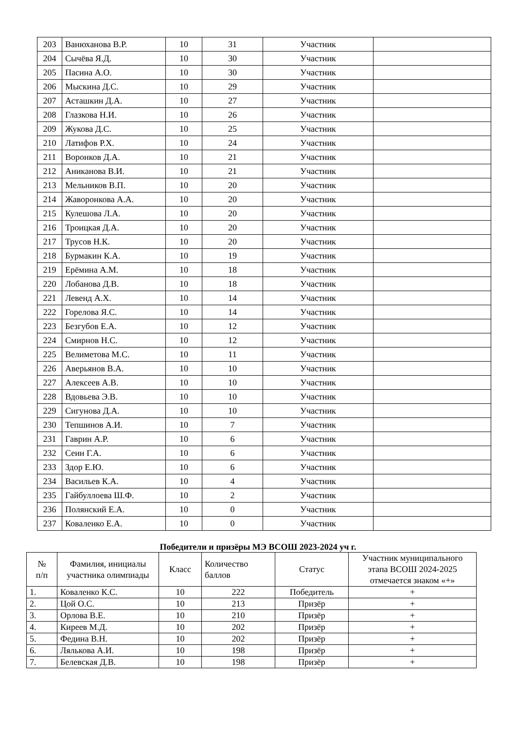| 203 | Ванюханова В.Р. | 10 | 31 | Участник | |
| 204 | Сычёва Я.Д. | 10 | 30 | Участник | |
| 205 | Пасина А.О. | 10 | 30 | Участник | |
| 206 | Мыскина Д.С. | 10 | 29 | Участник | |
| 207 | Асташкин Д.А. | 10 | 27 | Участник | |
| 208 | Глазкова Н.И. | 10 | 26 | Участник | |
| 209 | Жукова Д.С. | 10 | 25 | Участник | |
| 210 | Латифов Р.Х. | 10 | 24 | Участник | |
| 211 | Воронков Д.А. | 10 | 21 | Участник | |
| 212 | Аниканова В.И. | 10 | 21 | Участник | |
| 213 | Мельников В.П. | 10 | 20 | Участник | |
| 214 | Жаворонкова А.А. | 10 | 20 | Участник | |
| 215 | Кулешова Л.А. | 10 | 20 | Участник | |
| 216 | Троицкая Д.А. | 10 | 20 | Участник | |
| 217 | Трусов Н.К. | 10 | 20 | Участник | |
| 218 | Бурмакин К.А. | 10 | 19 | Участник | |
| 219 | Ерёмина А.М. | 10 | 18 | Участник | |
| 220 | Лобанова Д.В. | 10 | 18 | Участник | |
| 221 | Левенд А.Х. | 10 | 14 | Участник | |
| 222 | Горелова Я.С. | 10 | 14 | Участник | |
| 223 | Безгубов Е.А. | 10 | 12 | Участник | |
| 224 | Смирнов Н.С. | 10 | 12 | Участник | |
| 225 | Велиметова М.С. | 10 | 11 | Участник | |
| 226 | Аверьянов В.А. | 10 | 10 | Участник | |
| 227 | Алексеев А.В. | 10 | 10 | Участник | |
| 228 | Вдовьева Э.В. | 10 | 10 | Участник | |
| 229 | Сигунова Д.А. | 10 | 10 | Участник | |
| 230 | Тепшинов А.И. | 10 | 7 | Участник | |
| 231 | Гаврин А.Р. | 10 | 6 | Участник | |
| 232 | Сеин Г.А. | 10 | 6 | Участник | |
| 233 | Здор Е.Ю. | 10 | 6 | Участник | |
| 234 | Васильев К.А. | 10 | 4 | Участник | |
| 235 | Гайбуллоева Ш.Ф. | 10 | 2 | Участник | |
| 236 | Полянский Е.А. | 10 | 0 | Участник | |
| 237 | Коваленко Е.А. | 10 | 0 | Участник | |
Победители и призёры МЭ ВСОШ 2023-2024 уч г.
| № п/п | Фамилия, инициалы участника олимпиады | Класс | Количество баллов | Статус | Участник муниципального этапа ВСОШ 2024-2025 отмечается знаком «+» |
| --- | --- | --- | --- | --- | --- |
| 1. | Коваленко К.С. | 10 | 222 | Победитель | + |
| 2. | Цой О.С. | 10 | 213 | Призёр | + |
| 3. | Орлова В.Е. | 10 | 210 | Призёр | + |
| 4. | Киреев М.Д. | 10 | 202 | Призёр | + |
| 5. | Федина В.Н. | 10 | 202 | Призёр | + |
| 6. | Лялькова А.И. | 10 | 198 | Призёр | + |
| 7. | Белевская Д.В. | 10 | 198 | Призёр | + |